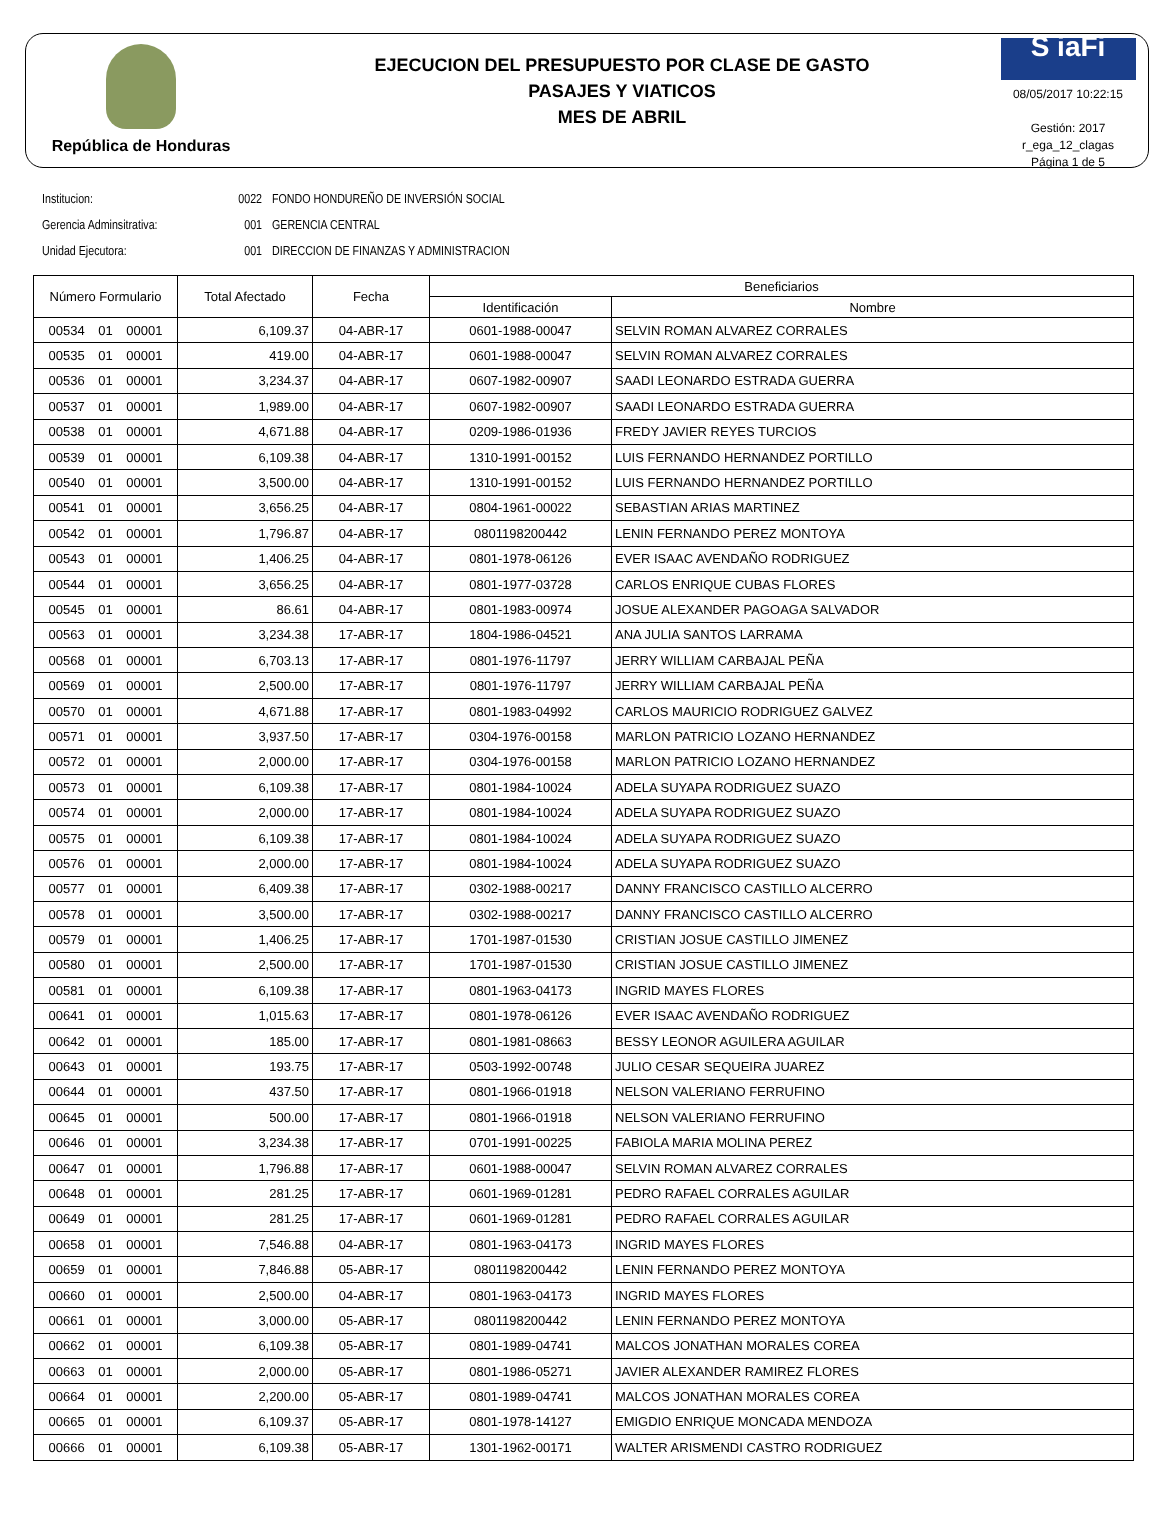República de Honduras
EJECUCION DEL PRESUPUESTO POR CLASE DE GASTO
PASAJES Y VIATICOS
MES DE ABRIL
S iaFi
08/05/2017 10:22:15
Gestión: 2017
r_ega_12_clagas
Página 1 de 5
Institucion: 0022 FONDO HONDUREÑO DE INVERSIÓN SOCIAL
Gerencia Adminsitrativa: 001 GERENCIA CENTRAL
Unidad Ejecutora: 001 DIRECCION DE FINANZAS Y ADMINISTRACION
| Número Formulario | Total Afectado | Fecha | Beneficiarios | |
| --- | --- | --- | --- | --- |
| | | | Identificación | Nombre |
| 00534 01 00001 | 6,109.37 | 04-ABR-17 | 0601-1988-00047 | SELVIN ROMAN ALVAREZ CORRALES |
| 00535 01 00001 | 419.00 | 04-ABR-17 | 0601-1988-00047 | SELVIN ROMAN ALVAREZ CORRALES |
| 00536 01 00001 | 3,234.37 | 04-ABR-17 | 0607-1982-00907 | SAADI LEONARDO ESTRADA GUERRA |
| 00537 01 00001 | 1,989.00 | 04-ABR-17 | 0607-1982-00907 | SAADI LEONARDO ESTRADA GUERRA |
| 00538 01 00001 | 4,671.88 | 04-ABR-17 | 0209-1986-01936 | FREDY JAVIER REYES TURCIOS |
| 00539 01 00001 | 6,109.38 | 04-ABR-17 | 1310-1991-00152 | LUIS FERNANDO HERNANDEZ PORTILLO |
| 00540 01 00001 | 3,500.00 | 04-ABR-17 | 1310-1991-00152 | LUIS FERNANDO HERNANDEZ PORTILLO |
| 00541 01 00001 | 3,656.25 | 04-ABR-17 | 0804-1961-00022 | SEBASTIAN ARIAS MARTINEZ |
| 00542 01 00001 | 1,796.87 | 04-ABR-17 | 0801198200442 | LENIN FERNANDO PEREZ MONTOYA |
| 00543 01 00001 | 1,406.25 | 04-ABR-17 | 0801-1978-06126 | EVER ISAAC AVENDAÑO RODRIGUEZ |
| 00544 01 00001 | 3,656.25 | 04-ABR-17 | 0801-1977-03728 | CARLOS ENRIQUE CUBAS FLORES |
| 00545 01 00001 | 86.61 | 04-ABR-17 | 0801-1983-00974 | JOSUE ALEXANDER PAGOAGA SALVADOR |
| 00563 01 00001 | 3,234.38 | 17-ABR-17 | 1804-1986-04521 | ANA JULIA SANTOS LARRAMA |
| 00568 01 00001 | 6,703.13 | 17-ABR-17 | 0801-1976-11797 | JERRY WILLIAM CARBAJAL PEÑA |
| 00569 01 00001 | 2,500.00 | 17-ABR-17 | 0801-1976-11797 | JERRY WILLIAM CARBAJAL PEÑA |
| 00570 01 00001 | 4,671.88 | 17-ABR-17 | 0801-1983-04992 | CARLOS MAURICIO RODRIGUEZ GALVEZ |
| 00571 01 00001 | 3,937.50 | 17-ABR-17 | 0304-1976-00158 | MARLON PATRICIO LOZANO HERNANDEZ |
| 00572 01 00001 | 2,000.00 | 17-ABR-17 | 0304-1976-00158 | MARLON PATRICIO LOZANO HERNANDEZ |
| 00573 01 00001 | 6,109.38 | 17-ABR-17 | 0801-1984-10024 | ADELA SUYAPA RODRIGUEZ SUAZO |
| 00574 01 00001 | 2,000.00 | 17-ABR-17 | 0801-1984-10024 | ADELA SUYAPA RODRIGUEZ SUAZO |
| 00575 01 00001 | 6,109.38 | 17-ABR-17 | 0801-1984-10024 | ADELA SUYAPA RODRIGUEZ SUAZO |
| 00576 01 00001 | 2,000.00 | 17-ABR-17 | 0801-1984-10024 | ADELA SUYAPA RODRIGUEZ SUAZO |
| 00577 01 00001 | 6,409.38 | 17-ABR-17 | 0302-1988-00217 | DANNY FRANCISCO CASTILLO ALCERRO |
| 00578 01 00001 | 3,500.00 | 17-ABR-17 | 0302-1988-00217 | DANNY FRANCISCO CASTILLO ALCERRO |
| 00579 01 00001 | 1,406.25 | 17-ABR-17 | 1701-1987-01530 | CRISTIAN JOSUE CASTILLO JIMENEZ |
| 00580 01 00001 | 2,500.00 | 17-ABR-17 | 1701-1987-01530 | CRISTIAN JOSUE CASTILLO JIMENEZ |
| 00581 01 00001 | 6,109.38 | 17-ABR-17 | 0801-1963-04173 | INGRID MAYES FLORES |
| 00641 01 00001 | 1,015.63 | 17-ABR-17 | 0801-1978-06126 | EVER ISAAC AVENDAÑO RODRIGUEZ |
| 00642 01 00001 | 185.00 | 17-ABR-17 | 0801-1981-08663 | BESSY LEONOR AGUILERA AGUILAR |
| 00643 01 00001 | 193.75 | 17-ABR-17 | 0503-1992-00748 | JULIO CESAR SEQUEIRA JUAREZ |
| 00644 01 00001 | 437.50 | 17-ABR-17 | 0801-1966-01918 | NELSON VALERIANO FERRUFINO |
| 00645 01 00001 | 500.00 | 17-ABR-17 | 0801-1966-01918 | NELSON VALERIANO FERRUFINO |
| 00646 01 00001 | 3,234.38 | 17-ABR-17 | 0701-1991-00225 | FABIOLA MARIA MOLINA PEREZ |
| 00647 01 00001 | 1,796.88 | 17-ABR-17 | 0601-1988-00047 | SELVIN ROMAN ALVAREZ CORRALES |
| 00648 01 00001 | 281.25 | 17-ABR-17 | 0601-1969-01281 | PEDRO RAFAEL CORRALES AGUILAR |
| 00649 01 00001 | 281.25 | 17-ABR-17 | 0601-1969-01281 | PEDRO RAFAEL CORRALES AGUILAR |
| 00658 01 00001 | 7,546.88 | 04-ABR-17 | 0801-1963-04173 | INGRID MAYES FLORES |
| 00659 01 00001 | 7,846.88 | 05-ABR-17 | 0801198200442 | LENIN FERNANDO PEREZ MONTOYA |
| 00660 01 00001 | 2,500.00 | 04-ABR-17 | 0801-1963-04173 | INGRID MAYES FLORES |
| 00661 01 00001 | 3,000.00 | 05-ABR-17 | 0801198200442 | LENIN FERNANDO PEREZ MONTOYA |
| 00662 01 00001 | 6,109.38 | 05-ABR-17 | 0801-1989-04741 | MALCOS JONATHAN MORALES COREA |
| 00663 01 00001 | 2,000.00 | 05-ABR-17 | 0801-1986-05271 | JAVIER ALEXANDER RAMIREZ FLORES |
| 00664 01 00001 | 2,200.00 | 05-ABR-17 | 0801-1989-04741 | MALCOS JONATHAN MORALES COREA |
| 00665 01 00001 | 6,109.37 | 05-ABR-17 | 0801-1978-14127 | EMIGDIO ENRIQUE MONCADA MENDOZA |
| 00666 01 00001 | 6,109.38 | 05-ABR-17 | 1301-1962-00171 | WALTER ARISMENDI CASTRO RODRIGUEZ |